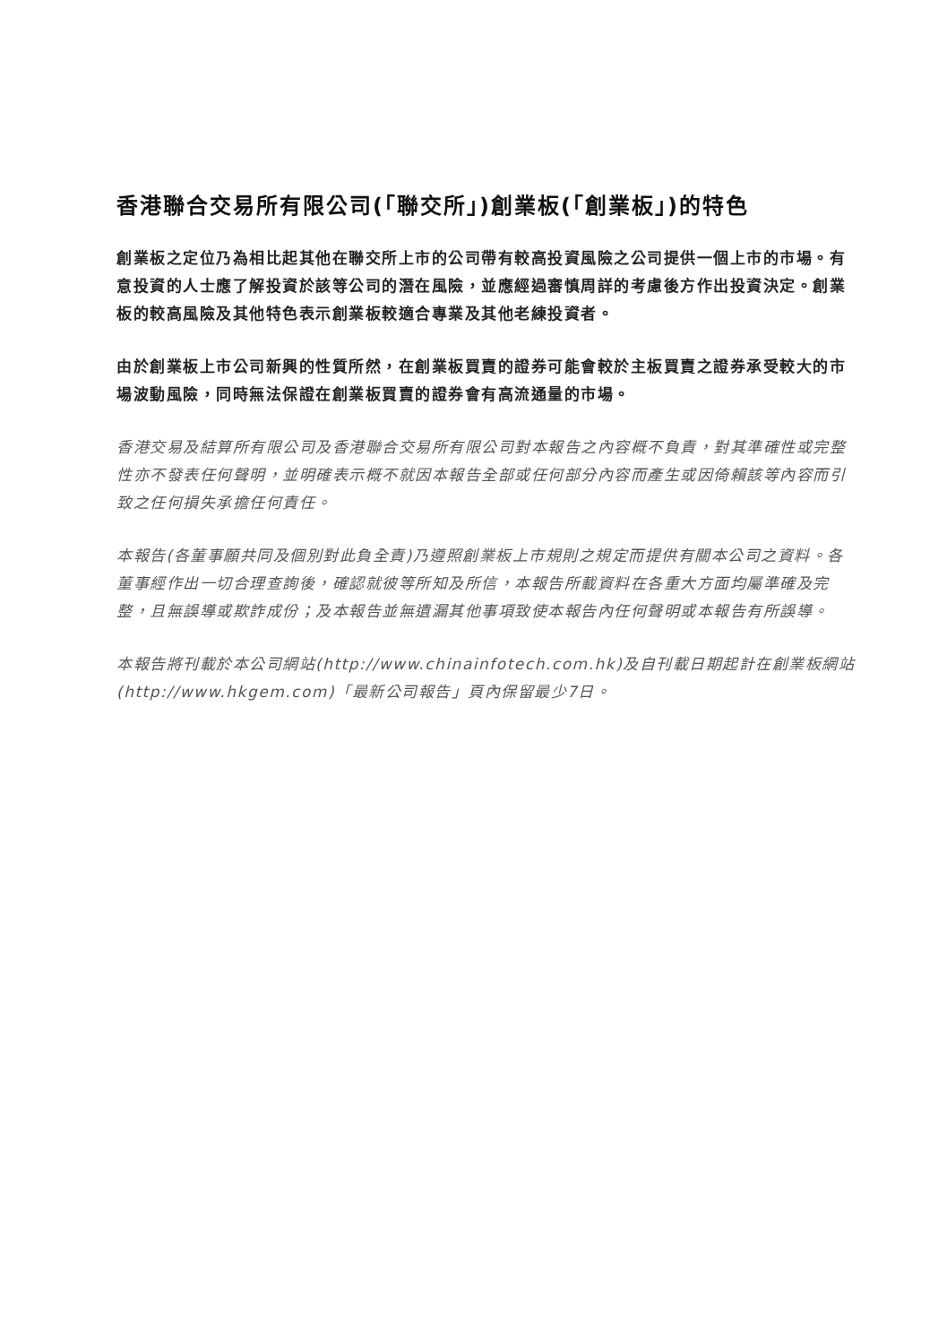香港聯合交易所有限公司(「聯交所」)創業板(「創業板」)的特色
創業板之定位乃為相比起其他在聯交所上市的公司帶有較高投資風險之公司提供一個上市的市場。有意投資的人士應了解投資於該等公司的潛在風險，並應經過審慎周詳的考慮後方作出投資決定。創業板的較高風險及其他特色表示創業板較適合專業及其他老練投資者。
由於創業板上市公司新興的性質所然，在創業板買賣的證券可能會較於主板買賣之證券承受較大的市場波動風險，同時無法保證在創業板買賣的證券會有高流通量的市場。
香港交易及結算所有限公司及香港聯合交易所有限公司對本報告之內容概不負責，對其準確性或完整性亦不發表任何聲明，並明確表示概不就因本報告全部或任何部分內容而產生或因倚賴該等內容而引致之任何損失承擔任何責任。
本報告(各董事願共同及個別對此負全責)乃遵照創業板上市規則之規定而提供有關本公司之資料。各董事經作出一切合理查詢後，確認就彼等所知及所信，本報告所載資料在各重大方面均屬準確及完整，且無誤導或欺詐成份；及本報告並無遺漏其他事項致使本報告內任何聲明或本報告有所誤導。
本報告將刊載於本公司網站(http://www.chinainfotech.com.hk)及自刊載日期起計在創業板網站(http://www.hkgem.com)「最新公司報告」頁內保留最少7日。